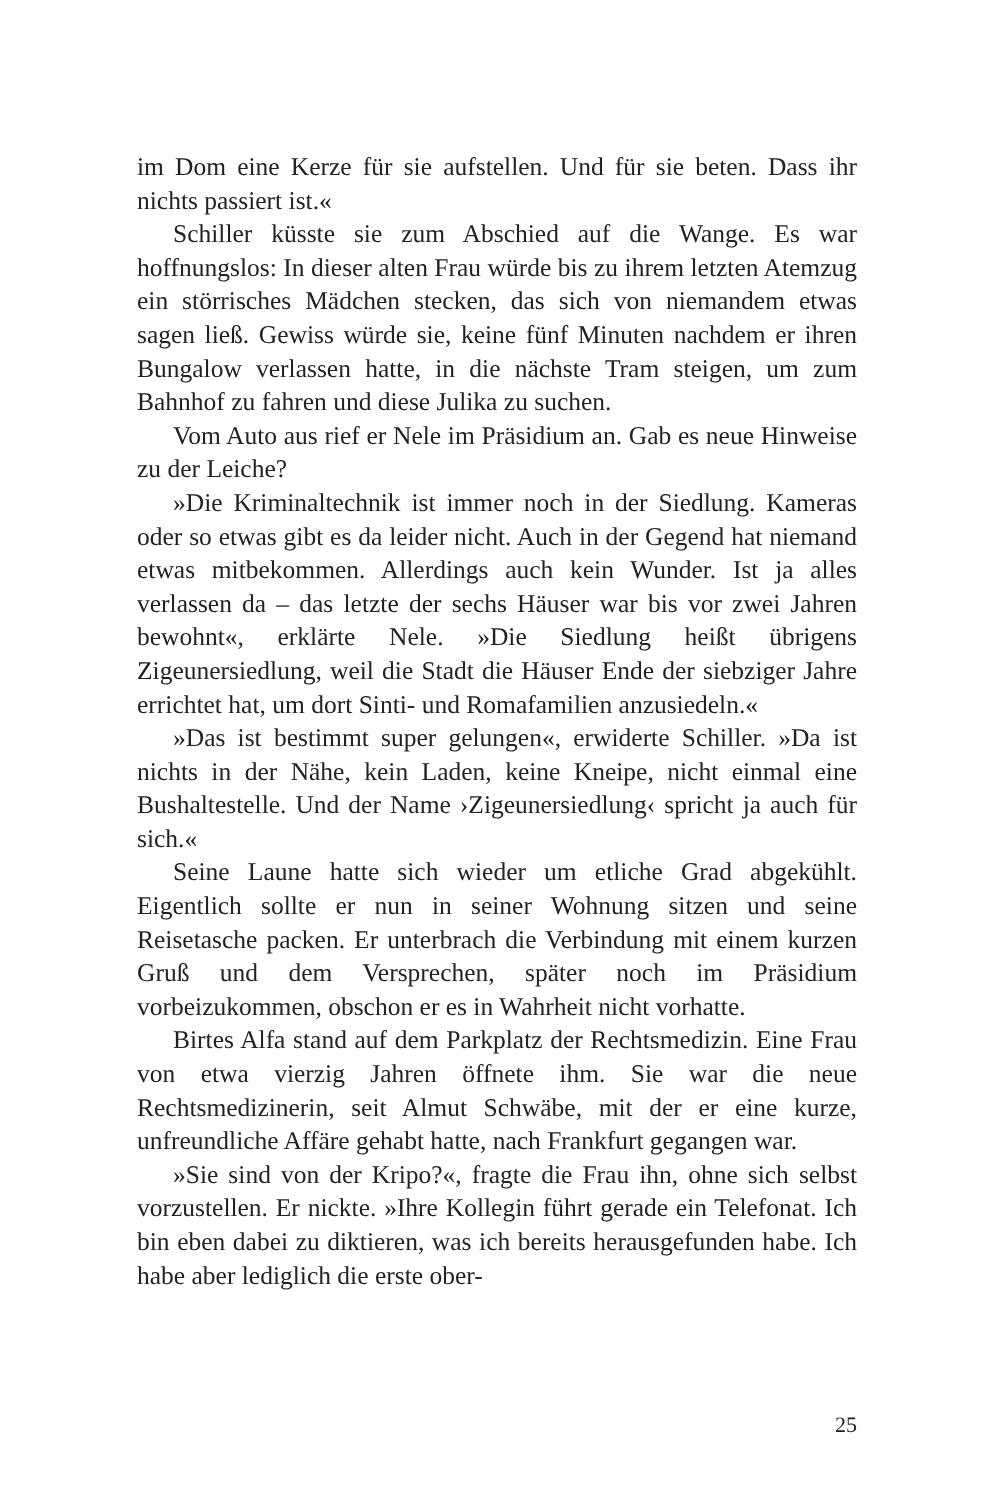im Dom eine Kerze für sie aufstellen. Und für sie beten. Dass ihr nichts passiert ist.«
Schiller küsste sie zum Abschied auf die Wange. Es war hoffnungslos: In dieser alten Frau würde bis zu ihrem letzten Atemzug ein störrisches Mädchen stecken, das sich von niemandem etwas sagen ließ. Gewiss würde sie, keine fünf Minuten nachdem er ihren Bungalow verlassen hatte, in die nächste Tram steigen, um zum Bahnhof zu fahren und diese Julika zu suchen.
Vom Auto aus rief er Nele im Präsidium an. Gab es neue Hinweise zu der Leiche?
»Die Kriminaltechnik ist immer noch in der Siedlung. Kameras oder so etwas gibt es da leider nicht. Auch in der Gegend hat niemand etwas mitbekommen. Allerdings auch kein Wunder. Ist ja alles verlassen da – das letzte der sechs Häuser war bis vor zwei Jahren bewohnt«, erklärte Nele. »Die Siedlung heißt übrigens Zigeunersiedlung, weil die Stadt die Häuser Ende der siebziger Jahre errichtet hat, um dort Sinti- und Romafamilien anzusiedeln.«
»Das ist bestimmt super gelungen«, erwiderte Schiller. »Da ist nichts in der Nähe, kein Laden, keine Kneipe, nicht einmal eine Bushaltestelle. Und der Name ›Zigeunersiedlung‹ spricht ja auch für sich.«
Seine Laune hatte sich wieder um etliche Grad abgekühlt. Eigentlich sollte er nun in seiner Wohnung sitzen und seine Reisetasche packen. Er unterbrach die Verbindung mit einem kurzen Gruß und dem Versprechen, später noch im Präsidium vorbeizukommen, obschon er es in Wahrheit nicht vorhatte.
Birtes Alfa stand auf dem Parkplatz der Rechtsmedizin. Eine Frau von etwa vierzig Jahren öffnete ihm. Sie war die neue Rechtsmedizinerin, seit Almut Schwäbe, mit der er eine kurze, unfreundliche Affäre gehabt hatte, nach Frankfurt gegangen war.
»Sie sind von der Kripo?«, fragte die Frau ihn, ohne sich selbst vorzustellen. Er nickte. »Ihre Kollegin führt gerade ein Telefonat. Ich bin eben dabei zu diktieren, was ich bereits herausgefunden habe. Ich habe aber lediglich die erste ober-
25